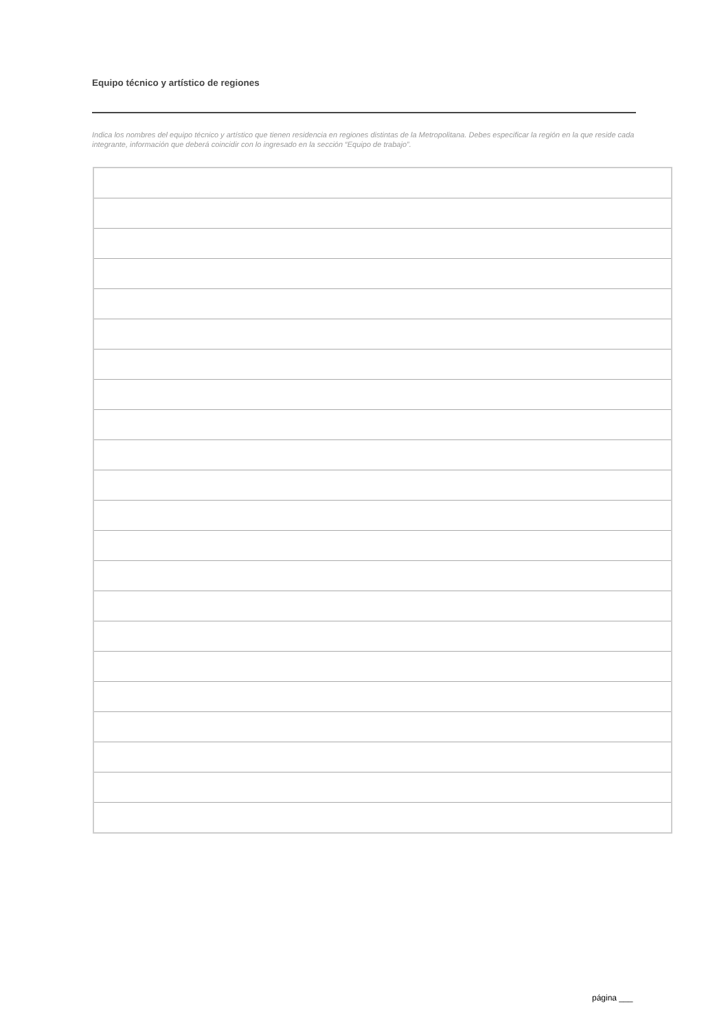Equipo técnico y artístico de regiones
Indica los nombres del equipo técnico y artístico que tienen residencia en regiones distintas de la Metropolitana. Debes especificar la región en la que reside cada integrante, información que deberá coincidir con lo ingresado en la sección “Equipo de trabajo”.
página ___